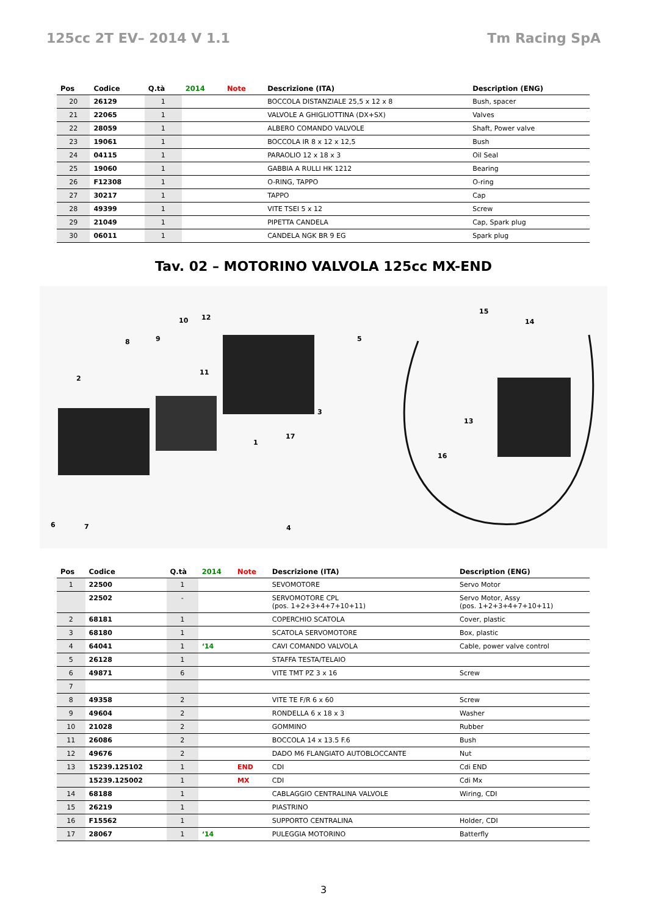125cc 2T EV– 2014 V 1.1 Tm Racing SpA
| Pos | Codice | Q.tà | 2014 | Note | Descrizione (ITA) | Description (ENG) |
| --- | --- | --- | --- | --- | --- | --- |
| 20 | 26129 | 1 | | | BOCCOLA DISTANZIALE 25,5 x 12 x 8 | Bush, spacer |
| 21 | 22065 | 1 | | | VALVOLE A GHIGLIOTTINA (DX+SX) | Valves |
| 22 | 28059 | 1 | | | ALBERO COMANDO VALVOLE | Shaft, Power valve |
| 23 | 19061 | 1 | | | BOCCOLA IR 8 x 12 x 12,5 | Bush |
| 24 | 04115 | 1 | | | PARAOLIO 12 x 18 x 3 | Oil Seal |
| 25 | 19060 | 1 | | | GABBIA A RULLI HK 1212 | Bearing |
| 26 | F12308 | 1 | | | O-RING, TAPPO | O-ring |
| 27 | 30217 | 1 | | | TAPPO | Cap |
| 28 | 49399 | 1 | | | VITE TSEI 5 x 12 | Screw |
| 29 | 21049 | 1 | | | PIPETTA CANDELA | Cap, Spark plug |
| 30 | 06011 | 1 | | | CANDELA NGK BR 9 EG | Spark plug |
Tav. 02 – MOTORINO VALVOLA 125cc MX-END
2
8
9
10
12
11
5
3
17
1
6
7
4
15
14
13
16
| Pos | Codice | Q.tà | 2014 | Note | Descrizione (ITA) | Description (ENG) |
| --- | --- | --- | --- | --- | --- | --- |
| 1 | 22500 | 1 | | | SEVOMOTORE | Servo Motor |
| | 22502 | - | | | SERVOMOTORE CPL (pos. 1+2+3+4+7+10+11) | Servo Motor, Assy (pos. 1+2+3+4+7+10+11) |
| 2 | 68181 | 1 | | | COPERCHIO SCATOLA | Cover, plastic |
| 3 | 68180 | 1 | | | SCATOLA SERVOMOTORE | Box, plastic |
| 4 | 64041 | 1 | ‘14 | | CAVI COMANDO VALVOLA | Cable, power valve control |
| 5 | 26128 | 1 | | | STAFFA TESTA/TELAIO | |
| 6 | 49871 | 6 | | | VITE TMT PZ 3 x 16 | Screw |
| 7 | | | | | | |
| 8 | 49358 | 2 | | | VITE TE F/R 6 x 60 | Screw |
| 9 | 49604 | 2 | | | RONDELLA 6 x 18 x 3 | Washer |
| 10 | 21028 | 2 | | | GOMMINO | Rubber |
| 11 | 26086 | 2 | | | BOCCOLA 14 x 13.5 F.6 | Bush |
| 12 | 49676 | 2 | | | DADO M6 FLANGIATO AUTOBLOCCANTE | Nut |
| 13 | 15239.125102 | 1 | | END | CDI | Cdi END |
| | 15239.125002 | 1 | | MX | CDI | Cdi Mx |
| 14 | 68188 | 1 | | | CABLAGGIO CENTRALINA VALVOLE | Wiring, CDI |
| 15 | 26219 | 1 | | | PIASTRINO | |
| 16 | F15562 | 1 | | | SUPPORTO CENTRALINA | Holder, CDI |
| 17 | 28067 | 1 | ‘14 | | PULEGGIA MOTORINO | Batterfly |
3